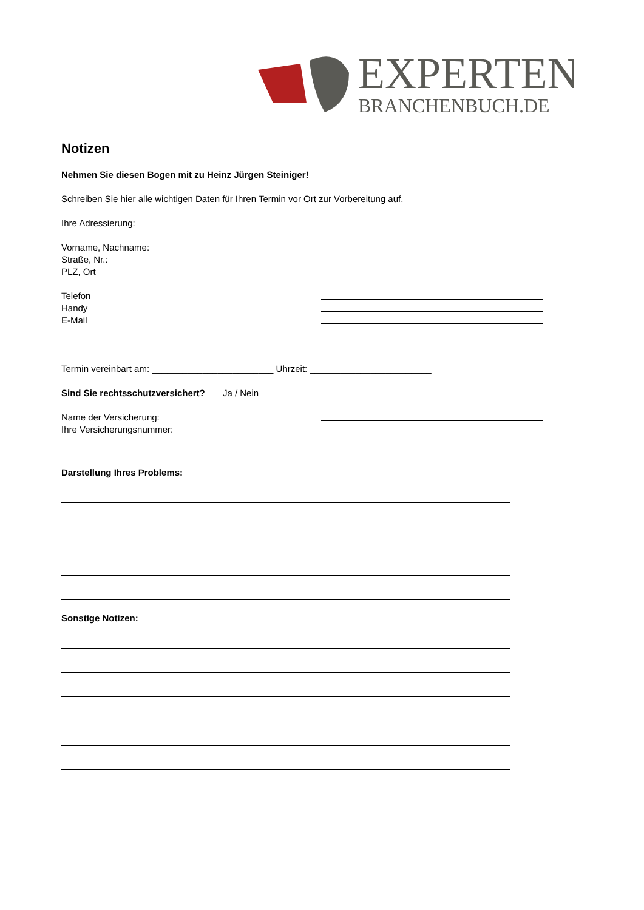EXPERTEN
BRANCHENBUCH.DE
Notizen
Nehmen Sie diesen Bogen mit zu Heinz Jürgen Steiniger!
Schreiben Sie hier alle wichtigen Daten für Ihren Termin vor Ort zur Vorbereitung auf.
Ihre Adressierung:
Vorname, Nachname:
Straße, Nr.:
PLZ, Ort
Telefon
Handy
E-Mail
Termin vereinbart am: ________________________ Uhrzeit: ________________________
Sind Sie rechtsschutzversichert? Ja / Nein
Name der Versicherung:
Ihre Versicherungsnummer:
Darstellung Ihres Problems:
Sonstige Notizen: